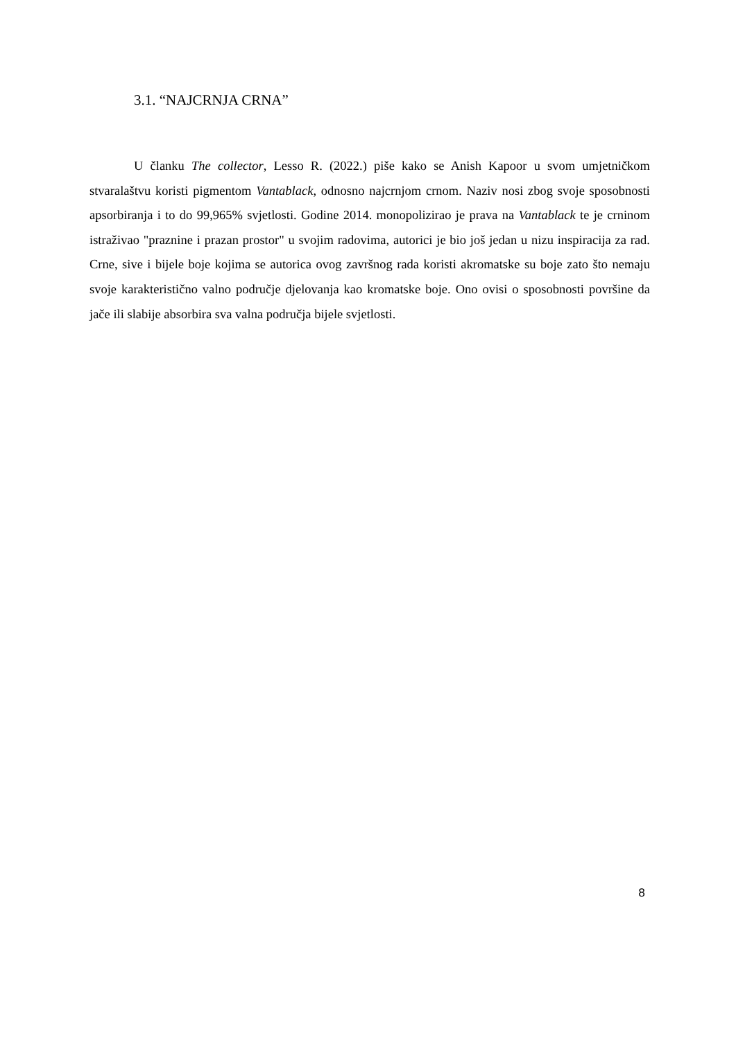3.1. “NAJCRNJA CRNA”
U članku The collector, Lesso R. (2022.) piše kako se Anish Kapoor u svom umjetničkom stvaralaštvu koristi pigmentom Vantablack, odnosno najcrnjom crnom. Naziv nosi zbog svoje sposobnosti apsorbiranja i to do 99,965% svjetlosti. Godine 2014. monopolizirao je prava na Vantablack te je crninom istraživao "praznine i prazan prostor" u svojim radovima, autorici je bio još jedan u nizu inspiracija za rad. Crne, sive i bijele boje kojima se autorica ovog završnog rada koristi akromatske su boje zato što nemaju svoje karakteristično valno područje djelovanja kao kromatske boje. Ono ovisi o sposobnosti površine da jače ili slabije absorbira sva valna područja bijele svjetlosti.
8